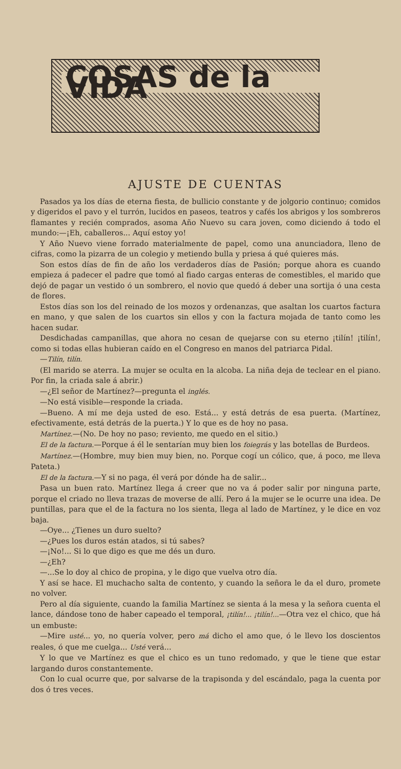COSAS de la VIDA
AJUSTE DE CUENTAS
Pasados ya los días de eterna fiesta, de bullicio constante y de jolgorio continuo; comidos y digeridos el pavo y el turrón, lucidos en paseos, teatros y cafés los abrigos y los sombreros flamantes y recién comprados, asoma Año Nuevo su cara joven, como diciendo á todo el mundo:—¡Eh, caballeros... Aquí estoy yo!
Y Año Nuevo viene forrado materialmente de papel, como una anunciadora, lleno de cifras, como la pizarra de un colegio y metiendo bulla y priesa á qué quieres más.
Son estos días de fin de año los verdaderos días de Pasión; porque ahora es cuando empieza á padecer el padre que tomó al fiado cargas enteras de comestibles, el marido que dejó de pagar un vestido ó un sombrero, el novio que quedó á deber una sortija ó una cesta de flores.
Estos días son los del reinado de los mozos y ordenanzas, que asaltan los cuartos factura en mano, y que salen de los cuartos sin ellos y con la factura mojada de tanto como les hacen sudar.
Desdichadas campanillas, que ahora no cesan de quejarse con su eterno ¡tilín! ¡tilín!, como si todas ellas hubieran caído en el Congreso en manos del patriarca Pidal.
—Tilín, tilín.
(El marido se aterra. La mujer se oculta en la alcoba. La niña deja de teclear en el piano. Por fin, la criada sale á abrir.)
—¿El señor de Martínez?—pregunta el inglés.
—No está visible—responde la criada.
—Bueno. A mí me deja usted de eso. Está... y está detrás de esa puerta. (Martínez, efectivamente, está detrás de la puerta.) Y lo que es de hoy no pasa.
Martínez.—(No. De hoy no paso; reviento, me quedo en el sitio.)
El de la factura.—Porque á él le sentarían muy bien los foiegrás y las botellas de Burdeos.
Martínez.—(Hombre, muy bien muy bien, no. Porque cogí un cólico, que, á poco, me lleva Pateta.)
El de la factura.—Y si no paga, él verá por dónde ha de salir...
Pasa un buen rato. Martínez llega á creer que no va á poder salir por ninguna parte, porque el criado no lleva trazas de moverse de allí. Pero á la mujer se le ocurre una idea. De puntillas, para que el de la factura no los sienta, llega al lado de Martínez, y le dice en voz baja.
—Oye... ¿Tienes un duro suelto?
—¿Pues los duros están atados, si tú sabes?
—¡No!... Si lo que digo es que me dés un duro.
—¿Eh?
—...Se lo doy al chico de propina, y le digo que vuelva otro día.
Y así se hace. El muchacho salta de contento, y cuando la señora le da el duro, promete no volver.
Pero al día siguiente, cuando la familia Martínez se sienta á la mesa y la señora cuenta el lance, dándose tono de haber capeado el temporal, ¡tilín!... ¡tilín!...—Otra vez el chico, que há un embuste:
—Mire usté... yo, no quería volver, pero má dicho el amo que, ó le llevo los doscientos reales, ó que me cuelga... Usté verá...
Y lo que ve Martínez es que el chico es un tuno redomado, y que le tiene que estar largando duros constantemente.
Con lo cual ocurre que, por salvarse de la trapisonda y del escándalo, paga la cuenta por dos ó tres veces.